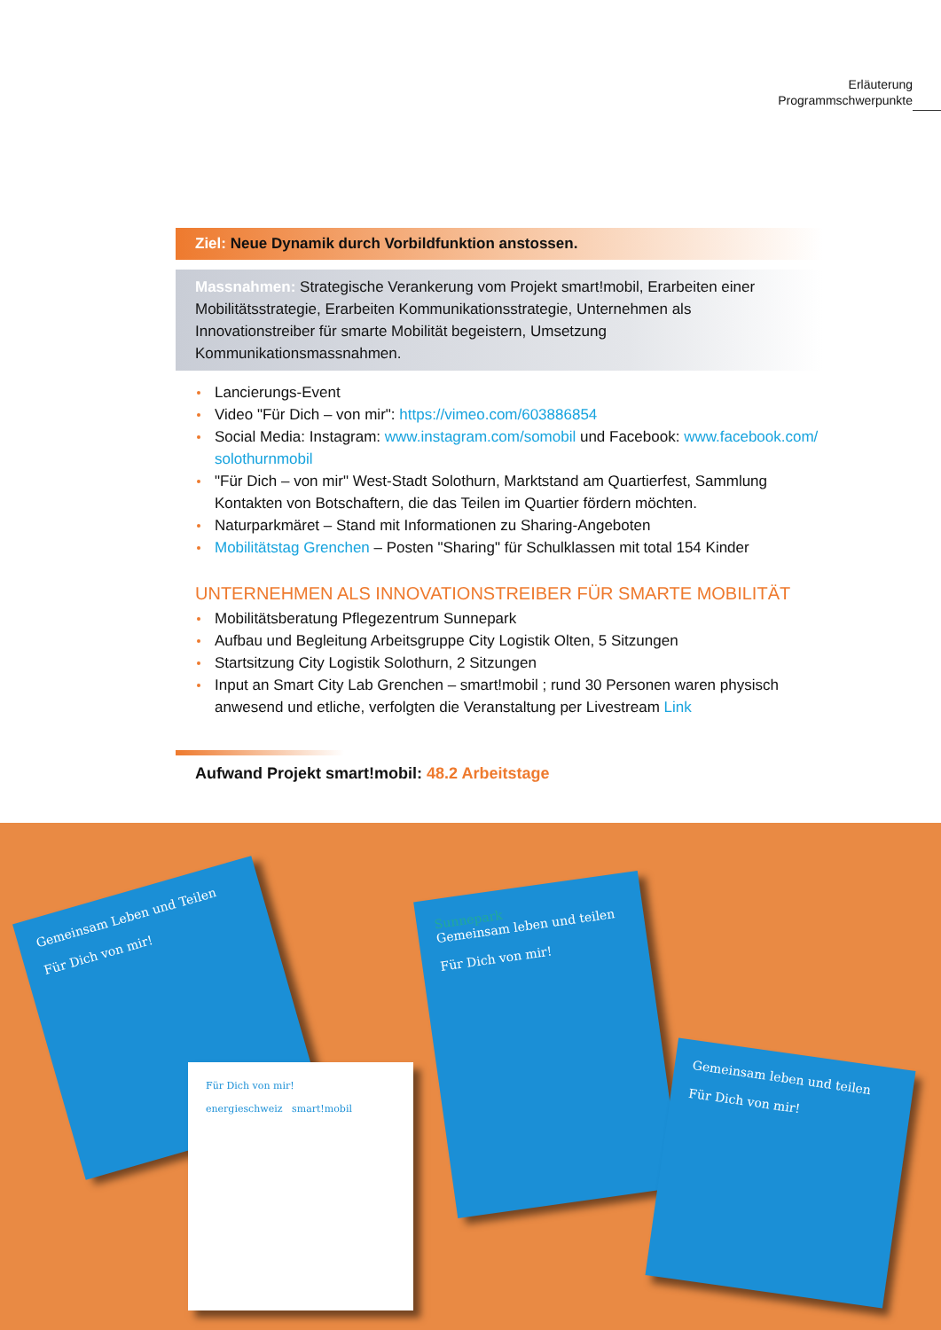Erläuterung
Programmschwerpunkte
Ziel: Neue Dynamik durch Vorbildfunktion anstossen.
Massnahmen: Strategische Verankerung vom Projekt smart!mobil, Erarbeiten einer Mobilitätsstrategie, Erarbeiten Kommunikationsstrategie, Unternehmen als Innovationstreiber für smarte Mobilität begeistern, Umsetzung Kommunikationsmassnahmen.
Lancierungs-Event
Video "Für Dich – von mir": https://vimeo.com/603886854
Social Media: Instagram: www.instagram.com/somobil und Facebook: www.facebook.com/ solothurnmobil
"Für Dich – von mir" West-Stadt Solothurn, Marktstand am Quartierfest, Sammlung Kontakten von Botschaftern, die das Teilen im Quartier fördern möchten.
Naturparkmäret – Stand mit Informationen zu Sharing-Angeboten
Mobilitätstag Grenchen – Posten "Sharing" für Schulklassen mit total 154 Kinder
UNTERNEHMEN ALS INNOVATIONSTREIBER FÜR SMARTE MOBILITÄT
Mobilitätsberatung Pflegezentrum Sunnepark
Aufbau und Begleitung Arbeitsgruppe City Logistik Olten, 5 Sitzungen
Startsitzung City Logistik Solothurn, 2 Sitzungen
Input an Smart City Lab Grenchen – smart!mobil ; rund 30 Personen waren physisch anwesend und etliche, verfolgten die Veranstaltung per Livestream Link
Aufwand Projekt smart!mobil: 48.2 Arbeitstage
Gemeinsam Leben und Teilen
Für Dich von mir!
Für Dich von mir!
energieschweiz smart!mobil
Sunnepark
Gemeinsam leben und teilen
Für Dich von mir!
Gemeinsam leben und teilen
Für Dich von mir!